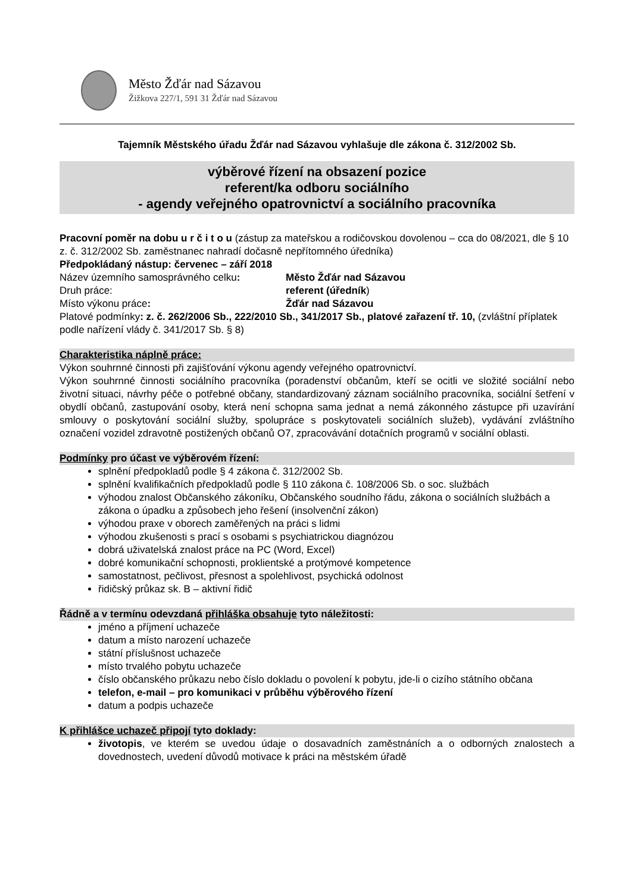Město Žďár nad Sázavou
Žižkova 227/1, 591 31 Žďár nad Sázavou
Tajemník Městského úřadu Žďár nad Sázavou vyhlašuje dle zákona č. 312/2002 Sb.
výběrové řízení na obsazení pozice
referent/ka odboru sociálního
- agendy veřejného opatrovnictví a sociálního pracovníka
Pracovní poměr na dobu u r č i t o u (zástup za mateřskou a rodičovskou dovolenou – cca do 08/2021, dle § 10 z. č. 312/2002 Sb. zaměstnanec nahradí dočasně nepřítomného úředníka)
Předpokládaný nástup: červenec – září 2018
Název územního samosprávného celku: Město Žďár nad Sázavou
Druh práce: referent (úředník)
Místo výkonu práce: Žďár nad Sázavou
Platové podmínky: z. č. 262/2006 Sb., 222/2010 Sb., 341/2017 Sb., platové zařazení tř. 10, (zvláštní příplatek podle nařízení vlády č. 341/2017 Sb. § 8)
Charakteristika náplně práce:
Výkon souhrnné činnosti při zajišťování výkonu agendy veřejného opatrovnictví.
Výkon souhrnné činnosti sociálního pracovníka (poradenství občanům, kteří se ocitli ve složité sociální nebo životní situaci, návrhy péče o potřebné občany, standardizovaný záznam sociálního pracovníka, sociální šetření v obydlí občanů, zastupování osoby, která není schopna sama jednat a nemá zákonného zástupce při uzavírání smlouvy o poskytování sociální služby, spolupráce s poskytovateli sociálních služeb), vydávání zvláštního označení vozidel zdravotně postižených občanů O7, zpracovávání dotačních programů v sociální oblasti.
Podmínky pro účast ve výběrovém řízení:
splnění předpokladů podle § 4 zákona č. 312/2002 Sb.
splnění kvalifikačních předpokladů podle § 110 zákona č. 108/2006 Sb. o soc. službách
výhodou znalost Občanského zákoníku, Občanského soudního řádu, zákona o sociálních službách a zákona o úpadku a způsobech jeho řešení (insolvenční zákon)
výhodou praxe v oborech zaměřených na práci s lidmi
výhodou zkušenosti s prací s osobami s psychiatrickou diagnózou
dobrá uživatelská znalost práce na PC (Word, Excel)
dobré komunikační schopnosti, proklientské a protýmové kompetence
samostatnost, pečlivost, přesnost a spolehlivost, psychická odolnost
řidičský průkaz sk. B – aktivní řidič
Řádně a v termínu odevzdaná přihláška obsahuje tyto náležitosti:
jméno a příjmení uchazeče
datum a místo narození uchazeče
státní příslušnost uchazeče
místo trvalého pobytu uchazeče
číslo občanského průkazu nebo číslo dokladu o povolení k pobytu, jde-li o cizího státního občana
telefon, e-mail – pro komunikaci v průběhu výběrového řízení
datum a podpis uchazeče
K přihlášce uchazeč připojí tyto doklady:
životopis, ve kterém se uvedou údaje o dosavadních zaměstnáních a o odborných znalostech a dovednostech, uvedení důvodů motivace k práci na městském úřadě